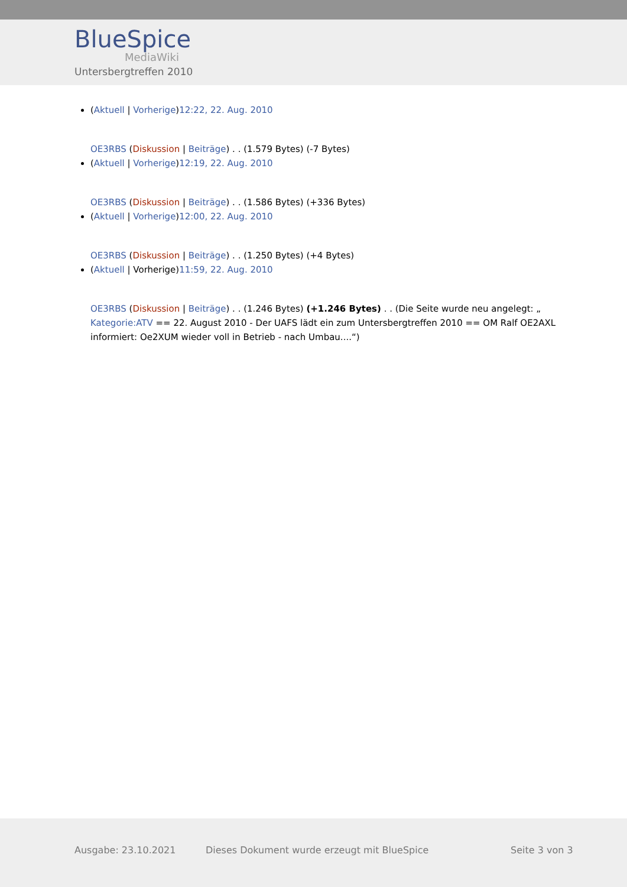BlueSpice
MediaWiki
Untersbergtreffen 2010
(Aktuell | Vorherige)12:22, 22. Aug. 2010
OE3RBS (Diskussion | Beiträge) . . (1.579 Bytes) (-7 Bytes)
(Aktuell | Vorherige)12:19, 22. Aug. 2010
OE3RBS (Diskussion | Beiträge) . . (1.586 Bytes) (+336 Bytes)
(Aktuell | Vorherige)12:00, 22. Aug. 2010
OE3RBS (Diskussion | Beiträge) . . (1.250 Bytes) (+4 Bytes)
(Aktuell | Vorherige)11:59, 22. Aug. 2010
OE3RBS (Diskussion | Beiträge) . . (1.246 Bytes) (+1.246 Bytes) . . (Die Seite wurde neu angelegt: „ Kategorie:ATV == 22. August 2010 - Der UAFS lädt ein zum Untersbergtreffen 2010 == OM Ralf OE2AXL informiert: Oe2XUM wieder voll in Betrieb - nach Umbau....“)
Ausgabe: 23.10.2021 Dieses Dokument wurde erzeugt mit BlueSpice Seite 3 von 3